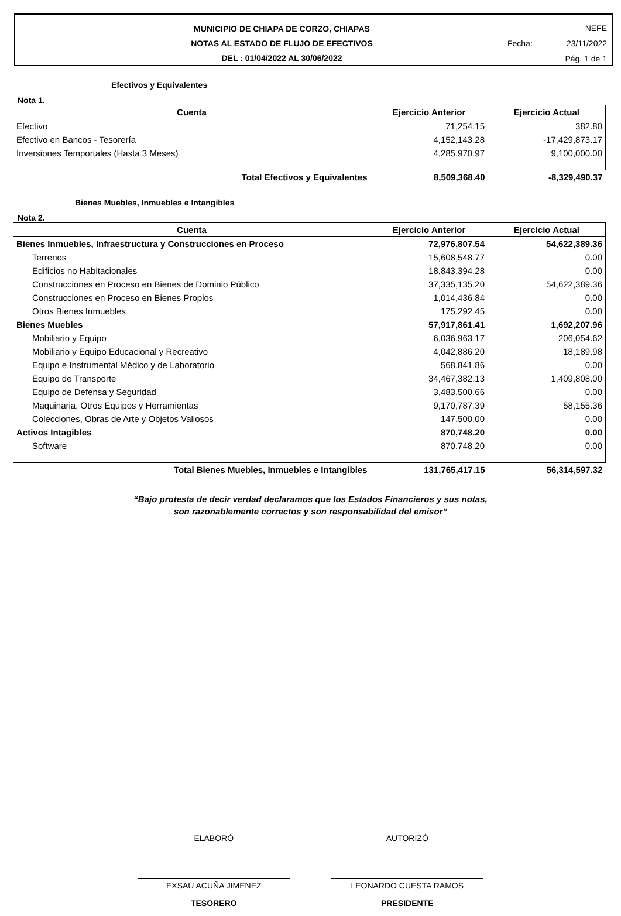MUNICIPIO DE CHIAPA DE CORZO, CHIAPAS
NOTAS AL ESTADO DE FLUJO DE EFECTIVOS
DEL : 01/04/2022 AL 30/06/2022
NEFE
Fecha: 23/11/2022
Pág. 1 de 1
Efectivos y Equivalentes
Nota 1.
| Cuenta | Ejercicio Anterior | Ejercicio Actual |
| --- | --- | --- |
| Efectivo | 71,254.15 | 382.80 |
| Efectivo en Bancos - Tesorería | 4,152,143.28 | -17,429,873.17 |
| Inversiones Temportales (Hasta 3 Meses) | 4,285,970.97 | 9,100,000.00 |
| Total Efectivos y Equivalentes | 8,509,368.40 | -8,329,490.37 |
Bienes Muebles, Inmuebles e Intangibles
Nota 2.
| Cuenta | Ejercicio Anterior | Ejercicio Actual |
| --- | --- | --- |
| Bienes Inmuebles, Infraestructura y Construcciones en Proceso | 72,976,807.54 | 54,622,389.36 |
| Terrenos | 15,608,548.77 | 0.00 |
| Edificios no Habitacionales | 18,843,394.28 | 0.00 |
| Construcciones en Proceso en Bienes de Dominio Público | 37,335,135.20 | 54,622,389.36 |
| Construcciones en Proceso en Bienes Propios | 1,014,436.84 | 0.00 |
| Otros Bienes Inmuebles | 175,292.45 | 0.00 |
| Bienes Muebles | 57,917,861.41 | 1,692,207.96 |
| Mobiliario y Equipo | 6,036,963.17 | 206,054.62 |
| Mobiliario y Equipo Educacional y Recreativo | 4,042,886.20 | 18,189.98 |
| Equipo e Instrumental Médico y de Laboratorio | 568,841.86 | 0.00 |
| Equipo de Transporte | 34,467,382.13 | 1,409,808.00 |
| Equipo de Defensa y Seguridad | 3,483,500.66 | 0.00 |
| Maquinaria, Otros Equipos y Herramientas | 9,170,787.39 | 58,155.36 |
| Colecciones, Obras de Arte y Objetos Valiosos | 147,500.00 | 0.00 |
| Activos Intagibles | 870,748.20 | 0.00 |
| Software | 870,748.20 | 0.00 |
| Total Bienes Muebles, Inmuebles e Intangibles | 131,765,417.15 | 56,314,597.32 |
“Bajo protesta de decir verdad declaramos que los Estados Financieros y sus notas,
son razonablemente correctos y son responsabilidad del emisor”
ELABORÓ
EXSAU ACUÑA JIMENEZ
TESORERO
AUTORIZÓ
LEONARDO CUESTA RAMOS
PRESIDENTE